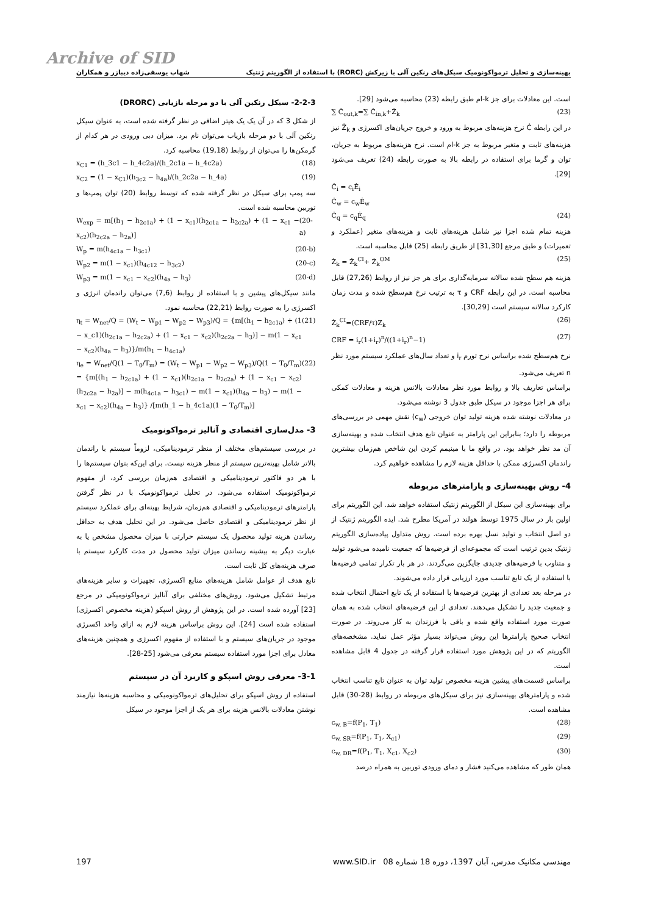Archive of SID
بهینه‌سازی و تحلیل ترمواکونومیک سیکل‌های رنکین آلی با زیرکش (RORC) با استفاده از الگوریتم ژنتیک شهاب یوسفی‌زاده دیبازر و همکاران
2-2-3- سیکل رنکین آلی با دو مرحله بازیابی (DRORC)
از شکل 3 که در آن یک یک هیتر اضافی در نظر گرفته شده است، به عنوان سیکل رنکین آلی با دو مرحله بازیاب می‌توان نام برد. میزان دبی ورودی در هر کدام از گرمکن‌ها را می‌توان از روابط (19,18) محاسبه کرد.
x<sub>C1</sub> = (h_3c1 − h_4c2a)/(h_2c1a − h_4c2a) (18)
x<sub>C2</sub> = (1 − x<sub>C1</sub>)(h<sub>3c2</sub> − h<sub>4a</sub>)/(h_2c2a − h_4a) (19)
سه پمپ برای سیکل در نظر گرفته شده که توسط روابط (20) توان پمپ‌ها و توربین محاسبه شده است.
W<sub>exp</sub> = m[(h<sub>1</sub> − h<sub>2c1a</sub>) + (1 − x<sub>c1</sub>)(h<sub>2c1a</sub> − h<sub>2c2a</sub>) + (1 − x<sub>c1</sub> − x<sub>c2</sub>)(h<sub>2c2a</sub> − h<sub>2a</sub>)] (20-a)
W<sub>p</sub> = m(h<sub>4c1a</sub> − h<sub>3c1</sub>) (20-b)
W<sub>p2</sub> = m(1 − x<sub>c1</sub>)(h<sub>4c12</sub> − h<sub>3c2</sub>) (20-c)
W<sub>p3</sub> = m(1 − x<sub>c1</sub> − x<sub>c2</sub>)(h<sub>4a</sub> − h<sub>3</sub>) (20-d)
مانند سیکل‌های پیشین و با استفاده از روابط (7,6) می‌توان راندمان انرژی و اکسرژی را به صورت روابط (22,21) محاسبه نمود.
η<sub>t</sub> = W<sub>net</sub>/Q = (W<sub>t</sub> − W<sub>p1</sub> − W<sub>p2</sub> − W<sub>p3</sub>)/Q = {m[(h<sub>1</sub> − h<sub>2c1a</sub>) + (1 − x_c1)(h<sub>2c1a</sub> − h<sub>2c2a</sub>) + (1 − x<sub>c1</sub> − x<sub>c2</sub>)(h<sub>2c2a</sub> − h<sub>3</sub>)] − m(1 − x<sub>c1</sub> − x<sub>c2</sub>)(h<sub>4a</sub> − h<sub>3</sub>)}/m(h<sub>1</sub> − h<sub>4c1a</sub>) (21)
η<sub>e</sub> = W<sub>net</sub>/Q(1 − T<sub>0</sub>/T<sub>m</sub>) = (W<sub>t</sub> − W<sub>p1</sub> − W<sub>p2</sub> − W<sub>p3</sub>)/Q(1 − T<sub>0</sub>/T<sub>m</sub>) = {m[(h<sub>1</sub> − h<sub>2c1a</sub>) + (1 − x<sub>c1</sub>)(h<sub>2c1a</sub> − h<sub>2c2a</sub>) + (1 − x<sub>c1</sub> − x<sub>c2</sub>)(h<sub>2c2a</sub> − h<sub>2a</sub>)] − m(h<sub>4c1a</sub> − h<sub>3c1</sub>) − m(1 − x<sub>c1</sub>)(h<sub>4a</sub> − h<sub>3</sub>) − m(1 − x<sub>c1</sub> − x<sub>c2</sub>)(h<sub>4a</sub> − h<sub>3</sub>)} /[m(h_1 − h_4c1a)(1 − T<sub>0</sub>/T<sub>m</sub>)] (22)
3- مدل‌سازی اقتصادی و آنالیز ترمواکونومیک
در بررسی سیستم‌های مختلف از منظر ترمودینامیکی، لزوماً سیستم با راندمان بالاتر شامل بهینه‌ترین سیستم از منظر هزینه نیست. برای این‌که بتوان سیستم‌ها را با هر دو فاکتور ترمودینامیکی و اقتصادی هم‌زمان بررسی کرد، از مفهوم ترمواکونومیک استفاده می‌شود. در تحلیل ترمواکونومیک با در نظر گرفتن پارامترهای ترمودینامیکی و اقتصادی هم‌زمان، شرایط بهینه‌ای برای عملکرد سیستم از نظر ترمودینامیکی و اقتصادی حاصل می‌شود. در این تحلیل هدف به حداقل رساندن هزینه تولید محصول یک سیستم حرارتی با میزان محصول مشخص یا به عبارت دیگر به بیشینه رساندن میزان تولید محصول در مدت کارکرد سیستم با صرف هزینه‌های کل ثابت است.
تابع هدف از عوامل شامل هزینه‌های منابع اکسرژی، تجهیزات و سایر هزینه‌های مرتبط تشکیل می‌شود. روش‌های مختلفی برای آنالیز ترمواکونومیکی در مرجع [23] آورده شده است. در این پژوهش از روش اسپکو (هزینه مخصوص اکسرژی) استفاده شده است [24]. این روش براساس هزینه لازم به ازای واحد اکسرژی موجود در جریان‌های سیستم و با استفاده از مفهوم اکسرژی و همچنین هزینه‌های معادل برای اجزا مورد استفاده سیستم معرفی می‌شود [25-28].
3-1- معرفی روش اسپکو و کاربرد آن در سیستم
استفاده از روش اسپکو برای تحلیل‌های ترمواکونومیکی و محاسبه هزینه‌ها نیازمند نوشتن معادلات بالانس هزینه برای هر یک از اجزا موجود در سیکل
است. این معادلات برای جز k-ام طبق رابطه (23) محاسبه می‌شود [29].
∑ Ċ<sub>out,k</sub>=∑ Ċ<sub>in,k</sub>+Ż<sub>k</sub> (23)
در این رابطه Ċ نرخ هزینه‌های مربوط به ورود و خروج جریان‌های اکسرژی و Ż<sub>k</sub> نیز هزینه‌های ثابت و متغیر مربوط به جز k-ام است. نرخ هزینه‌های مربوط به جریان، توان و گرما برای استفاده در رابطه بالا به صورت رابطه (24) تعریف می‌شود [29].
Ċ<sub>i</sub> = c<sub>i</sub>Ė<sub>i</sub>
Ċ<sub>w</sub> = c<sub>w</sub>Ė<sub>w</sub>
Ċ<sub>q</sub> = c<sub>q</sub>Ė<sub>q</sub> (24)
هزینه تمام شده اجزا نیز شامل هزینه‌های ثابت و هزینه‌های متغیر (عملکرد و تعمیرات) و طبق مرجع [31,30] از طریق رابطه (25) قابل محاسبه است.
Ż<sub>k</sub> = Ż<sub>k</sub><sup>CI</sup>+ Ż<sub>k</sub><sup>OM</sup> (25)
هزینه هم سطح شده سالانه سرمایه‌گذاری برای هر جز نیز از روابط (27,26) قابل محاسبه است. در این رابطه CRF و τ به ترتیب نرخ هم‌سطح شده و مدت زمان کارکرد سالانه سیستم است [30,29].
Ż<sub>k</sub><sup>CI</sup>=(CRF/τ)Z<sub>k</sub> (26)
CRF = i<sub>r</sub>(1+i<sub>r</sub>)<sup>n</sup>/((1+i<sub>r</sub>)<sup>n</sup>−1) (27)
نرخ هم‌سطح شده براساس نرخ تورم i<sub>r</sub> و تعداد سال‌های عملکرد سیستم مورد نظر n تعریف می‌شود.
براساس تعاریف بالا و روابط مورد نظر معادلات بالانس هزینه و معادلات کمکی برای هر اجزا موجود در سیکل طبق جدول 3 نوشته می‌شود.
در معادلات نوشته شده هزینه تولید توان خروجی (c<sub>w</sub>) نقش مهمی در بررسی‌های مربوطه را دارد؛ بنابراین این پارامتر به عنوان تابع هدف انتخاب شده و بهینه‌سازی آن مد نظر خواهد بود. در واقع ما با مینیمم کردن این شاخص هم‌زمان بیشترین راندمان اکسرژی ممکن با حداقل هزینه لازم را مشاهده خواهیم کرد.
4- روش بهینه‌سازی و پارامترهای مربوطه
برای بهینه‌سازی این سیکل از الگوریتم ژنتیک استفاده خواهد شد. این الگوریتم برای اولین بار در سال 1975 توسط هولند در آمریکا مطرح شد. ایده الگوریتم ژنتیک از دو اصل انتخاب و تولید نسل بهره برده است. روش متداول پیاده‌سازی الگوریتم ژنتیک بدین ترتیب است که مجموعه‌ای از فرضیه‌ها که جمعیت نامیده می‌شود تولید و متناوب با فرضیه‌های جدیدی جایگزین می‌گردند. در هر بار تکرار تمامی فرضیه‌ها با استفاده از یک تابع تناسب مورد ارزیابی قرار داده می‌شوند.
در مرحله بعد تعدادی از بهترین فرضیه‌ها با استفاده از یک تابع احتمال انتخاب شده و جمعیت جدید را تشکیل می‌دهند. تعدادی از این فرضیه‌های انتخاب شده به همان صورت مورد استفاده واقع شده و باقی با فرزندان به کار می‌روند. در صورت انتخاب صحیح پارامترها این روش می‌تواند بسیار مؤثر عمل نماید. مشخصه‌های الگوریتم که در این پژوهش مورد استفاده قرار گرفته در جدول 4 قابل مشاهده است.
براساس قسمت‌های پیشین هزینه مخصوص تولید توان به عنوان تابع تناسب انتخاب شده و پارامترهای بهینه‌سازی نیز برای سیکل‌های مربوطه در روابط (28-30) قابل مشاهده است.
c<sub>w, B</sub>=f(P<sub>1</sub>, T<sub>1</sub>) (28)
c<sub>w, SR</sub>=f(P<sub>1</sub>, T<sub>1</sub>, X<sub>c1</sub>) (29)
c<sub>w, DR</sub>=f(P<sub>1</sub>, T<sub>1</sub>, X<sub>c1</sub>, X<sub>c2</sub>) (30)
همان طور که مشاهده می‌کنید فشار و دمای ورودی توربین به همراه درصد
مهندسی مکانیک مدرس، آبان 1397، دوره 18 شماره 08 www.SID.ir 197